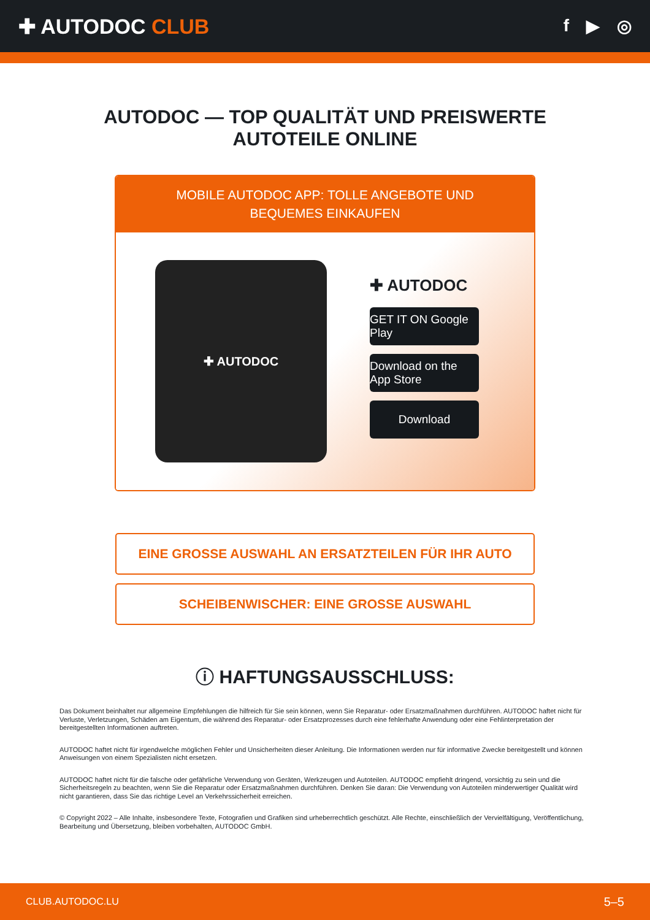✚ AUTODOC CLUB
f ▶ ◎
AUTODOC — TOP QUALITÄT UND PREISWERTE
AUTOTEILE ONLINE
MOBILE AUTODOC APP: TOLLE ANGEBOTE UND BEQUEMES EINKAUFEN
✚ AUTODOC
✚ AUTODOC
GET IT ON Google Play
Download on the App Store
Download
EINE GROSSE AUSWAHL AN ERSATZTEILEN FÜR IHR AUTO
SCHEIBENWISCHER: EINE GROSSE AUSWAHL
ⓘ HAFTUNGSAUSSCHLUSS:
Das Dokument beinhaltet nur allgemeine Empfehlungen die hilfreich für Sie sein können, wenn Sie Reparatur- oder Ersatzmaßnahmen durchführen. AUTODOC haftet nicht für Verluste, Verletzungen, Schäden am Eigentum, die während des Reparatur- oder Ersatzprozesses durch eine fehlerhafte Anwendung oder eine Fehlinterpretation der bereitgestellten Informationen auftreten.
AUTODOC haftet nicht für irgendwelche möglichen Fehler und Unsicherheiten dieser Anleitung. Die Informationen werden nur für informative Zwecke bereitgestellt und können Anweisungen von einem Spezialisten nicht ersetzen.
AUTODOC haftet nicht für die falsche oder gefährliche Verwendung von Geräten, Werkzeugen und Autoteilen. AUTODOC empfiehlt dringend, vorsichtig zu sein und die Sicherheitsregeln zu beachten, wenn Sie die Reparatur oder Ersatzmaßnahmen durchführen. Denken Sie daran: Die Verwendung von Autoteilen minderwertiger Qualität wird nicht garantieren, dass Sie das richtige Level an Verkehrssicherheit erreichen.
© Copyright 2022 – Alle Inhalte, insbesondere Texte, Fotografien und Grafiken sind urheberrechtlich geschützt. Alle Rechte, einschließlich der Vervielfältigung, Veröffentlichung, Bearbeitung und Übersetzung, bleiben vorbehalten, AUTODOC GmbH.
CLUB.AUTODOC.LU 5–5